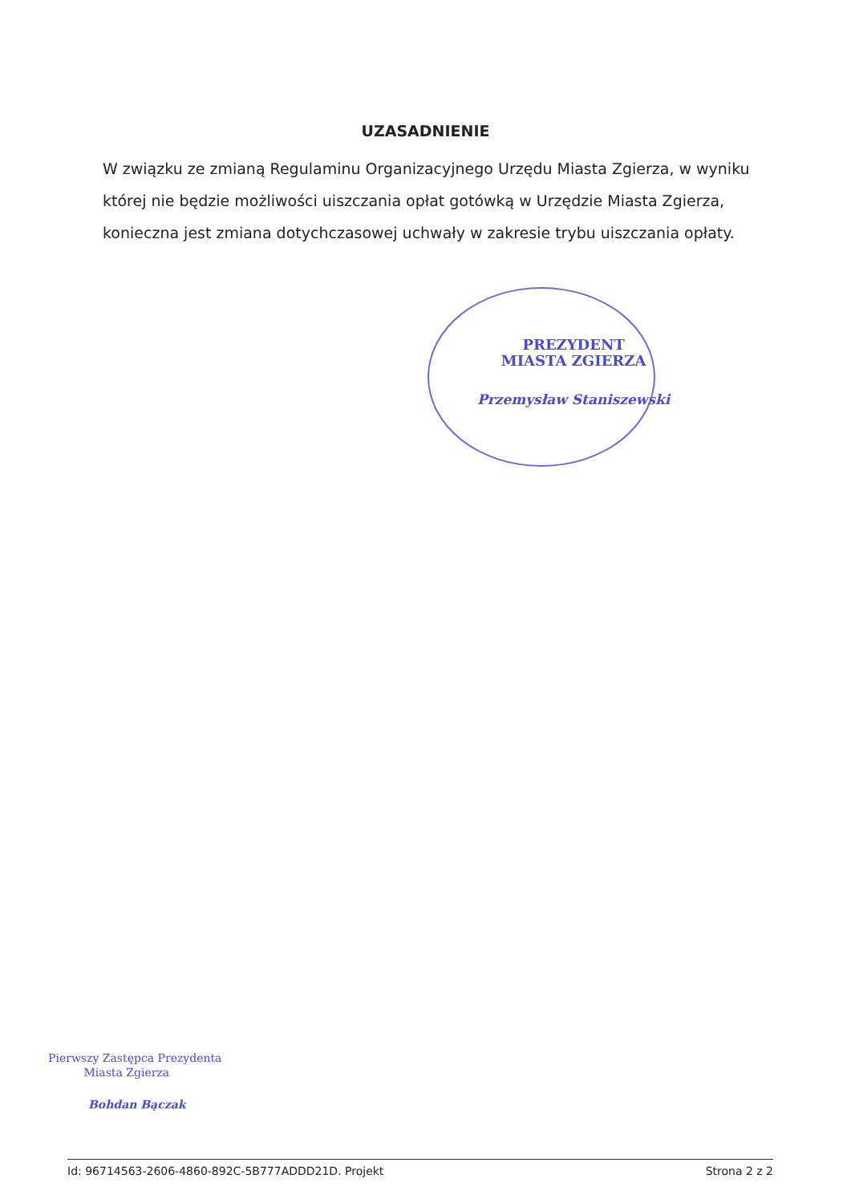UZASADNIENIE
W związku ze zmianą Regulaminu Organizacyjnego Urzędu Miasta Zgierza, w wyniku której nie będzie możliwości uiszczania opłat gotówką w Urzędzie Miasta Zgierza, konieczna jest zmiana dotychczasowej uchwały w zakresie trybu uiszczania opłaty.
PREZYDENT
MIASTA ZGIERZA
Przemysław Staniszewski
Pierwszy Zastępca Prezydenta
Miasta Zgierza
Bohdan Bączak
Id: 96714563-2606-4860-892C-5B777ADDD21D. Projekt Strona 2 z 2